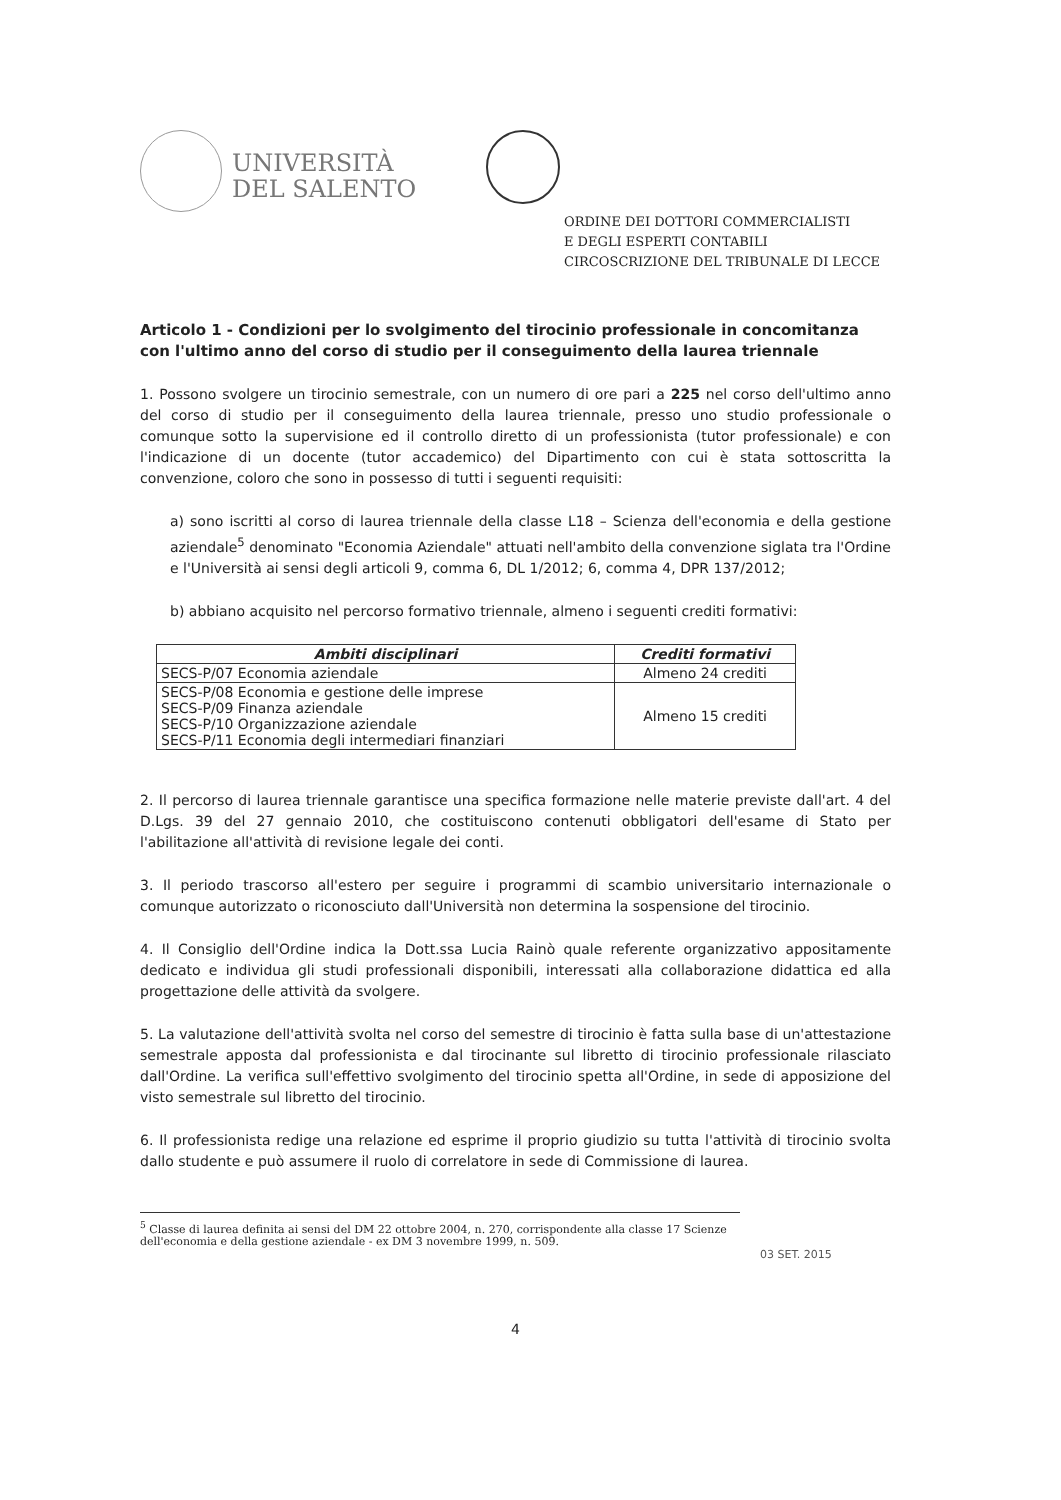UNIVERSITÀ
DEL SALENTO
ORDINE DEI DOTTORI COMMERCIALISTI
E DEGLI ESPERTI CONTABILI
CIRCOSCRIZIONE DEL TRIBUNALE DI LECCE
Articolo 1 - Condizioni per lo svolgimento del tirocinio professionale in concomitanza con l'ultimo anno del corso di studio per il conseguimento della laurea triennale
1. Possono svolgere un tirocinio semestrale, con un numero di ore pari a 225 nel corso dell'ultimo anno del corso di studio per il conseguimento della laurea triennale, presso uno studio professionale o comunque sotto la supervisione ed il controllo diretto di un professionista (tutor professionale) e con l'indicazione di un docente (tutor accademico) del Dipartimento con cui è stata sottoscritta la convenzione, coloro che sono in possesso di tutti i seguenti requisiti:
a) sono iscritti al corso di laurea triennale della classe L18 – Scienza dell'economia e della gestione aziendale<sup>5</sup> denominato "Economia Aziendale" attuati nell'ambito della convenzione siglata tra l'Ordine e l'Università ai sensi degli articoli 9, comma 6, DL 1/2012; 6, comma 4, DPR 137/2012;
b) abbiano acquisito nel percorso formativo triennale, almeno i seguenti crediti formativi:
| Ambiti disciplinari | Crediti formativi |
| --- | --- |
| SECS-P/07 Economia aziendale | Almeno 24 crediti |
| SECS-P/08 Economia e gestione delle imprese SECS-P/09 Finanza aziendale SECS-P/10 Organizzazione aziendale SECS-P/11 Economia degli intermediari finanziari | Almeno 15 crediti |
2. Il percorso di laurea triennale garantisce una specifica formazione nelle materie previste dall'art. 4 del D.Lgs. 39 del 27 gennaio 2010, che costituiscono contenuti obbligatori dell'esame di Stato per l'abilitazione all'attività di revisione legale dei conti.
3. Il periodo trascorso all'estero per seguire i programmi di scambio universitario internazionale o comunque autorizzato o riconosciuto dall'Università non determina la sospensione del tirocinio.
4. Il Consiglio dell'Ordine indica la Dott.ssa Lucia Rainò quale referente organizzativo appositamente dedicato e individua gli studi professionali disponibili, interessati alla collaborazione didattica ed alla progettazione delle attività da svolgere.
5. La valutazione dell'attività svolta nel corso del semestre di tirocinio è fatta sulla base di un'attestazione semestrale apposta dal professionista e dal tirocinante sul libretto di tirocinio professionale rilasciato dall'Ordine. La verifica sull'effettivo svolgimento del tirocinio spetta all'Ordine, in sede di apposizione del visto semestrale sul libretto del tirocinio.
6. Il professionista redige una relazione ed esprime il proprio giudizio su tutta l'attività di tirocinio svolta dallo studente e può assumere il ruolo di correlatore in sede di Commissione di laurea.
<sup>5</sup> Classe di laurea definita ai sensi del DM 22 ottobre 2004, n. 270, corrispondente alla classe 17 Scienze dell'economia e della gestione aziendale - ex DM 3 novembre 1999, n. 509.
03 SET. 2015
4